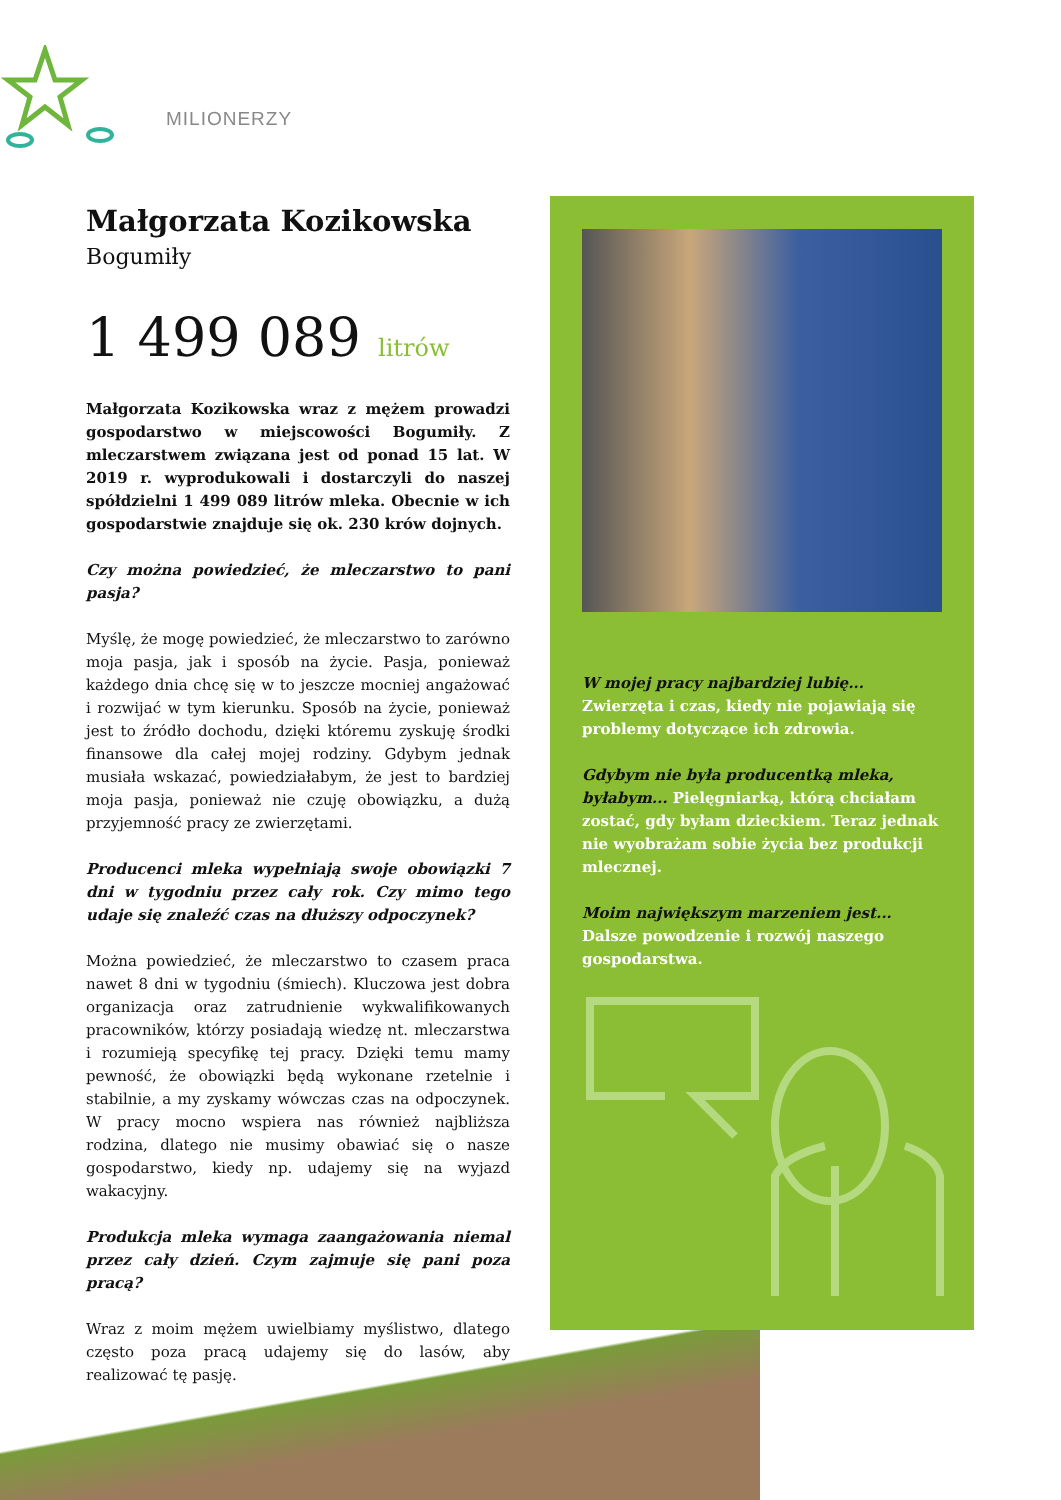MILIONERZY
Małgorzata Kozikowska
Bogumiły
1 499 089 litrów
Małgorzata Kozikowska wraz z mężem prowadzi gospodarstwo w miejscowości Bogumiły. Z mleczarstwem związana jest od ponad 15 lat. W 2019 r. wyprodukowali i dostarczyli do naszej spółdzielni 1 499 089 litrów mleka. Obecnie w ich gospodarstwie znajduje się ok. 230 krów dojnych.
Czy można powiedzieć, że mleczarstwo to pani pasja?
Myślę, że mogę powiedzieć, że mleczarstwo to zarówno moja pasja, jak i sposób na życie. Pasja, ponieważ każdego dnia chcę się w to jeszcze mocniej angażować i rozwijać w tym kierunku. Sposób na życie, ponieważ jest to źródło dochodu, dzięki któremu zyskuję środki finansowe dla całej mojej rodziny. Gdybym jednak musiała wskazać, powiedziałabym, że jest to bardziej moja pasja, ponieważ nie czuję obowiązku, a dużą przyjemność pracy ze zwierzętami.
Producenci mleka wypełniają swoje obowiązki 7 dni w tygodniu przez cały rok. Czy mimo tego udaje się znaleźć czas na dłuższy odpoczynek?
Można powiedzieć, że mleczarstwo to czasem praca nawet 8 dni w tygodniu (śmiech). Kluczowa jest dobra organizacja oraz zatrudnienie wykwalifikowanych pracowników, którzy posiadają wiedzę nt. mleczarstwa i rozumieją specyfikę tej pracy. Dzięki temu mamy pewność, że obowiązki będą wykonane rzetelnie i stabilnie, a my zyskamy wówczas czas na odpoczynek. W pracy mocno wspiera nas również najbliższa rodzina, dlatego nie musimy obawiać się o nasze gospodarstwo, kiedy np. udajemy się na wyjazd wakacyjny.
Produkcja mleka wymaga zaangażowania niemal przez cały dzień. Czym zajmuje się pani poza pracą?
Wraz z moim mężem uwielbiamy myślistwo, dlatego często poza pracą udajemy się do lasów, aby realizować tę pasję.
W mojej pracy najbardziej lubię... Zwierzęta i czas, kiedy nie pojawiają się problemy dotyczące ich zdrowia.
Gdybym nie była producentką mleka, byłabym... Pielęgniarką, którą chciałam zostać, gdy byłam dzieckiem. Teraz jednak nie wyobrażam sobie życia bez produkcji mlecznej.
Moim największym marzeniem jest... Dalsze powodzenie i rozwój naszego gospodarstwa.